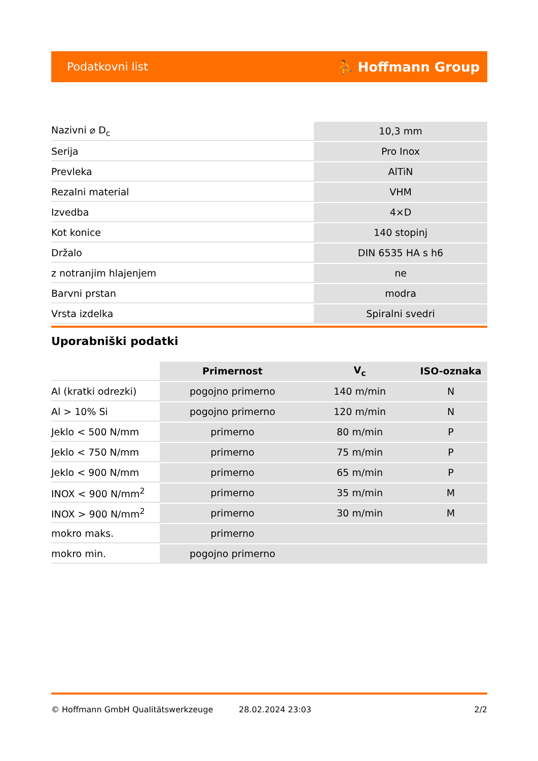Podatkovni list ⛹ Hoffmann Group
| Nazivni ⌀ D<sub>c</sub> | 10,3 mm |
| Serija | Pro Inox |
| Prevleka | AlTiN |
| Rezalni material | VHM |
| Izvedba | 4×D |
| Kot konice | 140 stopinj |
| Držalo | DIN 6535 HA s h6 |
| z notranjim hlajenjem | ne |
| Barvni prstan | modra |
| Vrsta izdelka | Spiralni svedri |
Uporabniški podatki
| | Primernost | V<sub>c</sub> | ISO-oznaka |
| --- | --- | --- | --- |
| Al (kratki odrezki) | pogojno primerno | 140 m/min | N |
| Al > 10% Si | pogojno primerno | 120 m/min | N |
| Jeklo < 500 N/mm | primerno | 80 m/min | P |
| Jeklo < 750 N/mm | primerno | 75 m/min | P |
| Jeklo < 900 N/mm | primerno | 65 m/min | P |
| INOX < 900 N/mm<sup>2</sup> | primerno | 35 m/min | M |
| INOX > 900 N/mm<sup>2</sup> | primerno | 30 m/min | M |
| mokro maks. | primerno | | |
| mokro min. | pogojno primerno | | |
© Hoffmann GmbH Qualitätswerkzeuge 28.02.2024 23:03 2/2